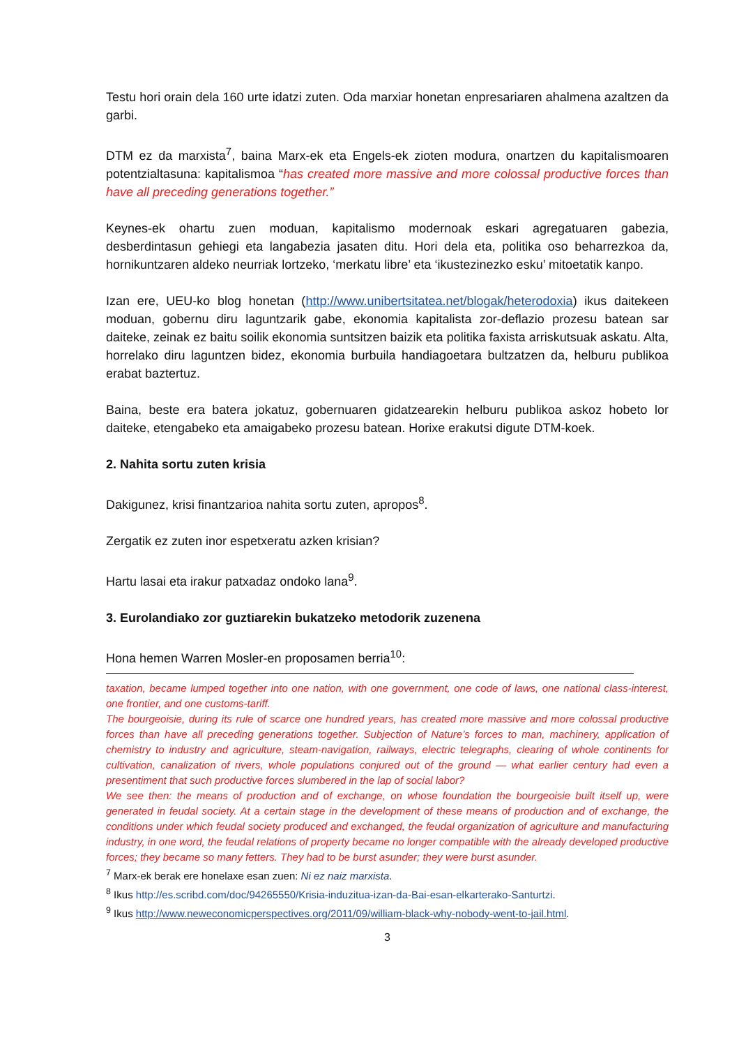Testu hori orain dela 160 urte idatzi zuten. Oda marxiar honetan enpresariaren ahalmena azaltzen da garbi.
DTM ez da marxista<sup>7</sup>, baina Marx-ek eta Engels-ek zioten modura, onartzen du kapitalismoaren potentzialtasuna: kapitalismoa “has created more massive and more colossal productive forces than have all preceding generations together.”
Keynes-ek ohartu zuen moduan, kapitalismo modernoak eskari agregatuaren gabezia, desberdintasun gehiegi eta langabezia jasaten ditu. Hori dela eta, politika oso beharrezkoa da, hornikuntzaren aldeko neurriak lortzeko, ‘merkatu libre’ eta ‘ikustezinezko esku’ mitoetatik kanpo.
Izan ere, UEU-ko blog honetan (http://www.unibertsitatea.net/blogak/heterodoxia) ikus daitekeen moduan, gobernu diru laguntzarik gabe, ekonomia kapitalista zor-deflazio prozesu batean sar daiteke, zeinak ez baitu soilik ekonomia suntsitzen baizik eta politika faxista arriskutsuak askatu. Alta, horrelako diru laguntzen bidez, ekonomia burbuila handiagoetara bultzatzen da, helburu publikoa erabat baztertuz.
Baina, beste era batera jokatuz, gobernuaren gidatzearekin helburu publikoa askoz hobeto lor daiteke, etengabeko eta amaigabeko prozesu batean. Horixe erakutsi digute DTM-koek.
2. Nahita sortu zuten krisia
Dakigunez, krisi finantzarioa nahita sortu zuten, apropos<sup>8</sup>.
Zergatik ez zuten inor espetxeratu azken krisian?
Hartu lasai eta irakur patxadaz ondoko lana<sup>9</sup>.
3. Eurolandiako zor guztiarekin bukatzeko metodorik zuzenena
Hona hemen Warren Mosler-en proposamen berria<sup>10</sup>:
taxation, became lumped together into one nation, with one government, one code of laws, one national class-interest, one frontier, and one customs-tariff.
The bourgeoisie, during its rule of scarce one hundred years, has created more massive and more colossal productive forces than have all preceding generations together. Subjection of Nature’s forces to man, machinery, application of chemistry to industry and agriculture, steam-navigation, railways, electric telegraphs, clearing of whole continents for cultivation, canalization of rivers, whole populations conjured out of the ground — what earlier century had even a presentiment that such productive forces slumbered in the lap of social labor?
We see then: the means of production and of exchange, on whose foundation the bourgeoisie built itself up, were generated in feudal society. At a certain stage in the development of these means of production and of exchange, the conditions under which feudal society produced and exchanged, the feudal organization of agriculture and manufacturing industry, in one word, the feudal relations of property became no longer compatible with the already developed productive forces; they became so many fetters. They had to be burst asunder; they were burst asunder.
<sup>7</sup> Marx-ek berak ere honelaxe esan zuen: Ni ez naiz marxista.
<sup>8</sup> Ikus http://es.scribd.com/doc/94265550/Krisia-induzitua-izan-da-Bai-esan-elkarterako-Santurtzi.
<sup>9</sup> Ikus http://www.neweconomicperspectives.org/2011/09/william-black-why-nobody-went-to-jail.html.
3